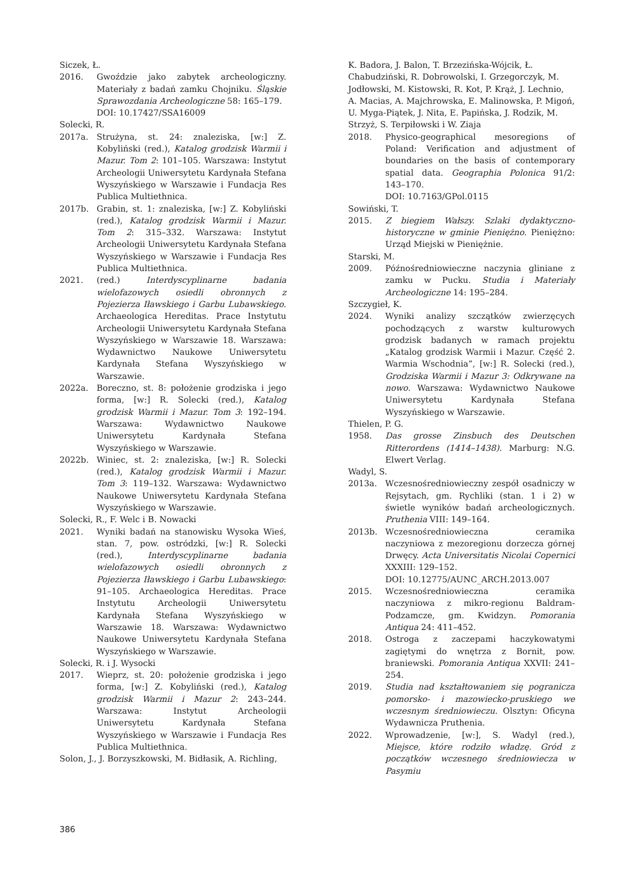Siczek, Ł.
2016. Gwoździe jako zabytek archeologiczny. Materiały z badań zamku Chojniku. Śląskie Sprawozdania Archeologiczne 58: 165–179.
DOI: 10.17427/SSA16009
Solecki, R.
2017a. Strużyna, st. 24: znaleziska, [w:] Z. Kobyliński (red.), Katalog grodzisk Warmii i Mazur. Tom 2: 101–105. Warszawa: Instytut Archeologii Uniwersytetu Kardynała Stefana Wyszyńskiego w Warszawie i Fundacja Res Publica Multiethnica.
2017b. Grabin, st. 1: znaleziska, [w:] Z. Kobyliński (red.), Katalog grodzisk Warmii i Mazur. Tom 2: 315–332. Warszawa: Instytut Archeologii Uniwersytetu Kardynała Stefana Wyszyńskiego w Warszawie i Fundacja Res Publica Multiethnica.
2021. (red.) Interdyscyplinarne badania wielofazowych osiedli obronnych z Pojezierza Iławskiego i Garbu Lubawskiego. Archaeologica Hereditas. Prace Instytutu Archeologii Uniwersytetu Kardynała Stefana Wyszyńskiego w Warszawie 18. Warszawa: Wydawnictwo Naukowe Uniwersytetu Kardynała Stefana Wyszyńskiego w Warszawie.
2022a. Boreczno, st. 8: położenie grodziska i jego forma, [w:] R. Solecki (red.), Katalog grodzisk Warmii i Mazur. Tom 3: 192–194. Warszawa: Wydawnictwo Naukowe Uniwersytetu Kardynała Stefana Wyszyńskiego w Warszawie.
2022b. Winiec, st. 2: znaleziska, [w:] R. Solecki (red.), Katalog grodzisk Warmii i Mazur. Tom 3: 119–132. Warszawa: Wydawnictwo Naukowe Uniwersytetu Kardynała Stefana Wyszyńskiego w Warszawie.
Solecki, R., F. Welc i B. Nowacki
2021. Wyniki badań na stanowisku Wysoka Wieś, stan. 7, pow. ostródzki, [w:] R. Solecki (red.), Interdyscyplinarne badania wielofazowych osiedli obronnych z Pojezierza Iławskiego i Garbu Lubawskiego: 91–105. Archaeologica Hereditas. Prace Instytutu Archeologii Uniwersytetu Kardynała Stefana Wyszyńskiego w Warszawie 18. Warszawa: Wydawnictwo Naukowe Uniwersytetu Kardynała Stefana Wyszyńskiego w Warszawie.
Solecki, R. i J. Wysocki
2017. Wieprz, st. 20: położenie grodziska i jego forma, [w:] Z. Kobyliński (red.), Katalog grodzisk Warmii i Mazur 2: 243–244. Warszawa: Instytut Archeologii Uniwersytetu Kardynała Stefana Wyszyńskiego w Warszawie i Fundacja Res Publica Multiethnica.
Solon, J., J. Borzyszkowski, M. Bidłasik, A. Richling,
K. Badora, J. Balon, T. Brzezińska-Wójcik, Ł. Chabudziński, R. Dobrowolski, I. Grzegorczyk, M. Jodłowski, M. Kistowski, R. Kot, P. Krąż, J. Lechnio, A. Macias, A. Majchrowska, E. Malinowska, P. Migoń, U. Myga-Piątek, J. Nita, E. Papińska, J. Rodzik, M. Strzyż, S. Terpiłowski i W. Ziaja
2018. Physico-geographical mesoregions of Poland: Verification and adjustment of boundaries on the basis of contemporary spatial data. Geographia Polonica 91/2: 143–170.
DOI: 10.7163/GPol.0115
Sowiński, T.
2015. Z biegiem Wałszy. Szlaki dydaktyczno-historyczne w gminie Pieniężno. Pieniężno: Urząd Miejski w Pieniężnie.
Starski, M.
2009. Późnośredniowieczne naczynia gliniane z zamku w Pucku. Studia i Materiały Archeologiczne 14: 195–284.
Szczygieł, K.
2024. Wyniki analizy szczątków zwierzęcych pochodzących z warstw kulturowych grodzisk badanych w ramach projektu „Katalog grodzisk Warmii i Mazur. Część 2. Warmia Wschodnia”, [w:] R. Solecki (red.), Grodziska Warmii i Mazur 3: Odkrywane na nowo. Warszawa: Wydawnictwo Naukowe Uniwersytetu Kardynała Stefana Wyszyńskiego w Warszawie.
Thielen, P. G.
1958. Das grosse Zinsbuch des Deutschen Ritterordens (1414–1438). Marburg: N.G. Elwert Verlag.
Wadyl, S.
2013a. Wczesnośredniowieczny zespół osadniczy w Rejsytach, gm. Rychliki (stan. 1 i 2) w świetle wyników badań archeologicznych. Pruthenia VIII: 149–164.
2013b. Wczesnośredniowieczna ceramika naczyniowa z mezoregionu dorzecza górnej Drwęcy. Acta Universitatis Nicolai Copernici XXXIII: 129–152.
DOI: 10.12775/AUNC_ARCH.2013.007
2015. Wczesnośredniowieczna ceramika naczyniowa z mikro-regionu Baldram-Podzamcze, gm. Kwidzyn. Pomorania Antiqua 24: 411–452.
2018. Ostroga z zaczepami haczykowatymi zagiętymi do wnętrza z Bornit, pow. braniewski. Pomorania Antiqua XXVII: 241–254.
2019. Studia nad kształtowaniem się pogranicza pomorsko- i mazowiecko-pruskiego we wczesnym średniowieczu. Olsztyn: Oficyna Wydawnicza Pruthenia.
2022. Wprowadzenie, [w:], S. Wadyl (red.), Miejsce, które rodziło władzę. Gród z początków wczesnego średniowiecza w Pasymiu
386